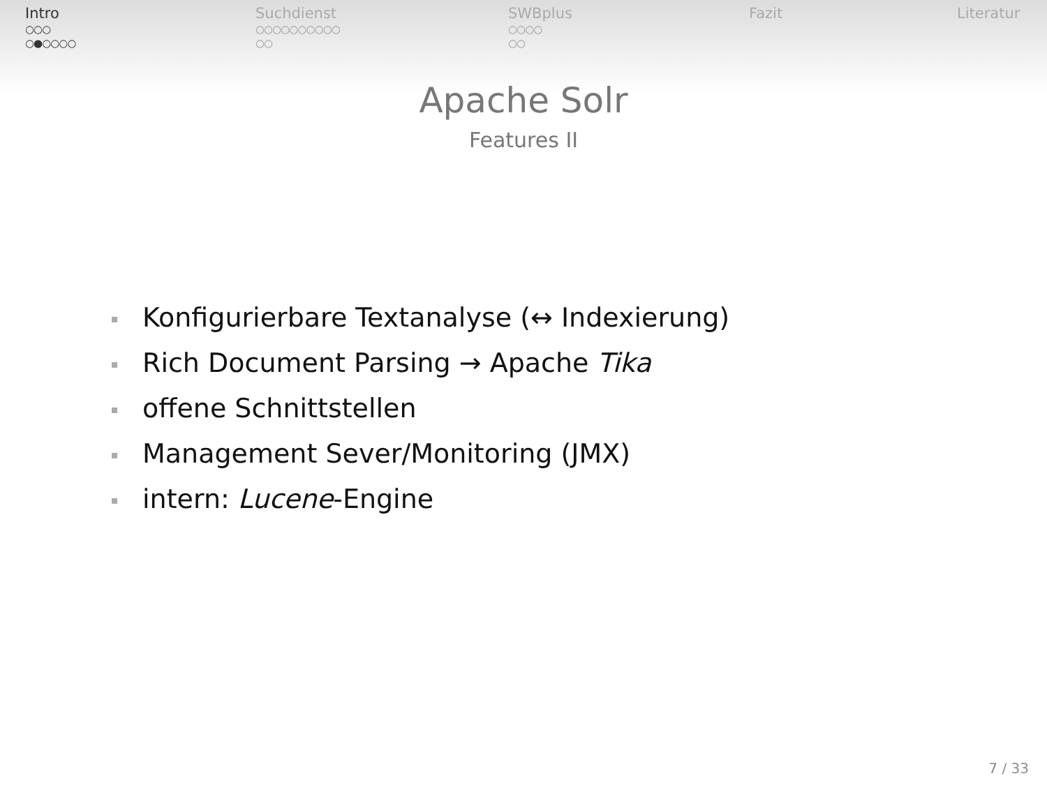Intro
○○○
○●○○○○
Suchdienst
○○○○○○○○○○
○○
SWBplus
○○○○
○○
Fazit Literatur
Apache Solr
Features II
Konfigurierbare Textanalyse (↔ Indexierung)
Rich Document Parsing → Apache Tika
offene Schnittstellen
Management Sever/Monitoring (JMX)
intern: Lucene-Engine
7 / 33